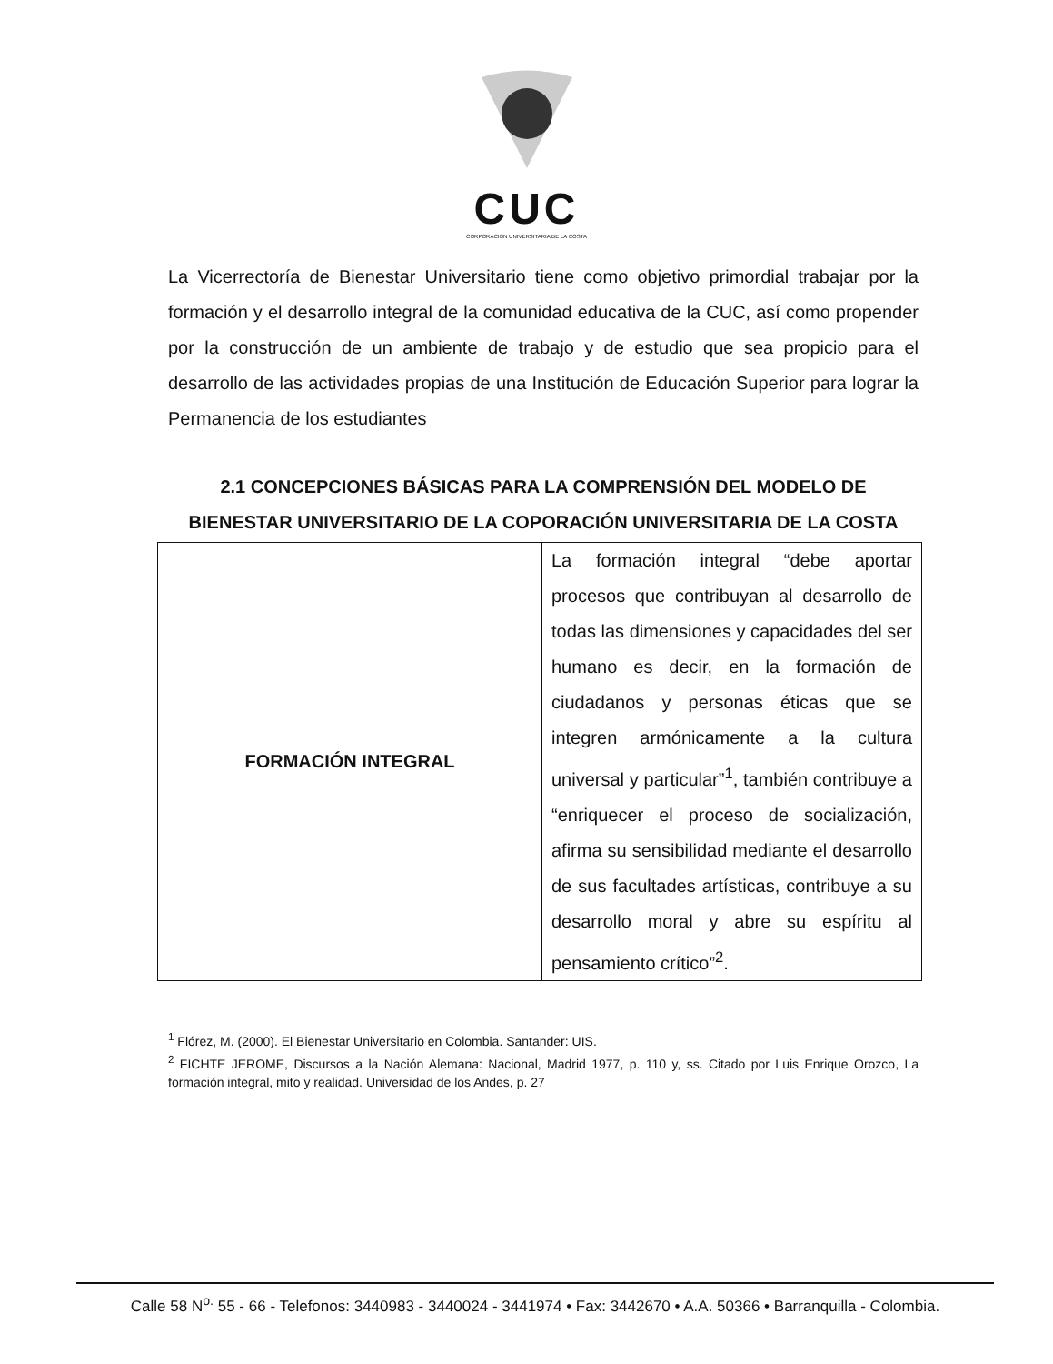CUC
CORPORACION UNIVERSITARIA DE LA COSTA
La Vicerrectoría de Bienestar Universitario tiene como objetivo primordial trabajar por la formación y el desarrollo integral de la comunidad educativa de la CUC, así como propender por la construcción de un ambiente de trabajo y de estudio que sea propicio para el desarrollo de las actividades propias de una Institución de Educación Superior para lograr la Permanencia de los estudiantes
2.1 CONCEPCIONES BÁSICAS PARA LA COMPRENSIÓN DEL MODELO DE BIENESTAR UNIVERSITARIO DE LA COPORACIÓN UNIVERSITARIA DE LA COSTA
| FORMACIÓN INTEGRAL | La formación integral “debe aportar procesos que contribuyan al desarrollo de todas las dimensiones y capacidades del ser humano es decir, en la formación de ciudadanos y personas éticas que se integren armónicamente a la cultura universal y particular”<sup>1</sup>, también contribuye a “enriquecer el proceso de socialización, afirma su sensibilidad mediante el desarrollo de sus facultades artísticas, contribuye a su desarrollo moral y abre su espíritu al pensamiento crítico”<sup>2</sup>. |
<sup>1</sup> Flórez, M. (2000). El Bienestar Universitario en Colombia. Santander: UIS.
<sup>2</sup> FICHTE JEROME, Discursos a la Nación Alemana: Nacional, Madrid 1977, p. 110 y, ss. Citado por Luis Enrique Orozco, La formación integral, mito y realidad. Universidad de los Andes, p. 27
Calle 58 N<sup>o.</sup> 55 - 66 - Telefonos: 3440983 - 3440024 - 3441974 • Fax: 3442670 • A.A. 50366 • Barranquilla - Colombia.